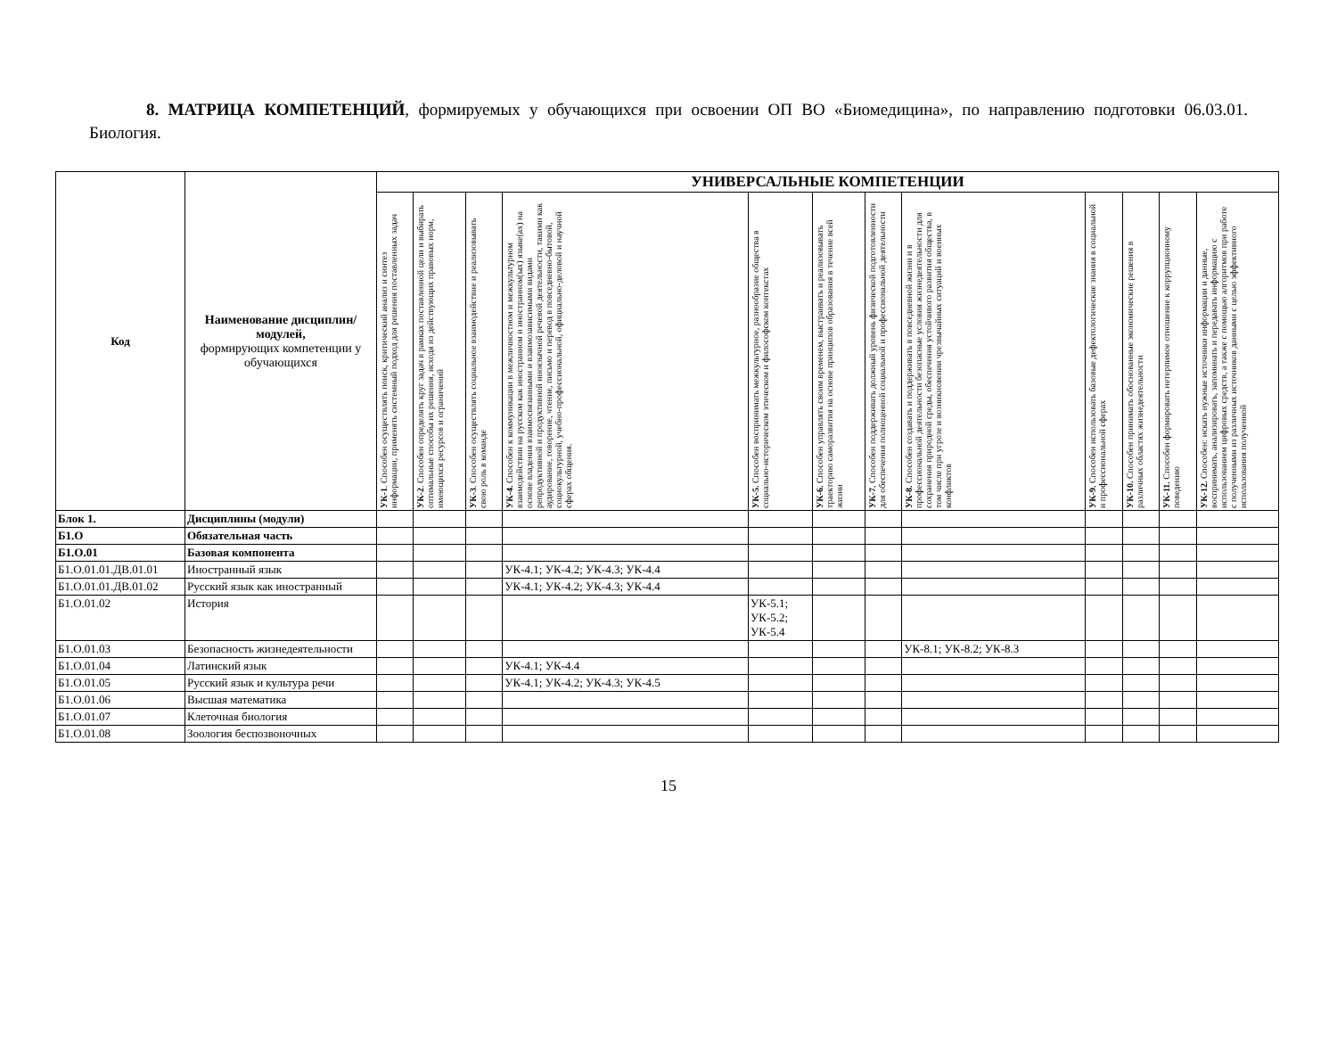8. МАТРИЦА КОМПЕТЕНЦИЙ, формируемых у обучающихся при освоении ОП ВО «Биомедицина», по направлению подготовки 06.03.01. Биология.
| Код | Наименование дисциплин/модулей, формирующих компетенции у обучающихся | УНИВЕРСАЛЬНЫЕ КОМПЕТЕНЦИИ | | | | | | | | | | | |
| --- | --- | --- | --- | --- | --- | --- | --- | --- | --- | --- | --- | --- | --- |
| | | УК-1 . Способен осуществлять поиск, критический анализ и синтез информации, применять системный подход для решения поставленных задач | УК-2 . Способен определять круг задач в рамках поставленной цели и выбирать оптимальные способы их решения, исходя из действующих правовых норм, имеющихся ресурсов и ограничений | УК-3 . Способен осуществлять социальное взаимодействие и реализовывать свою роль в команде | УК-4. Способен к коммуникации в межличностном и межкультурном взаимодействии на русском как иностранном и иностранном(ых) языке(ах) на основе владения взаимосвязанными и взаимозависимыми видами репродуктивной и продуктивной иноязычной речевой деятельности, такими как аудирование, говорение, чтение, письмо и перевод в повседневно-бытовой, социокультурной, учебно-профессиональной, официально-деловой и научной сферах общения. | УК-5. Способен воспринимать межкультурное, разнообразие общества в социально-историческом этическом и философском контекстах | УК-6. Способен управлять своим временем, выстраивать и реализовывать траекторию саморазвития на основе принципов образования в течение всей жизни | УК-7. Способен поддерживать должный уровень физической подготовленности для обеспечения полноценной социальной и профессиональной деятельности | УК-8. Способен создавать и поддерживать в повседневной жизни и в профессиональной деятельности безопасные условия жизнедеятельности для сохранения природной среды, обеспечения устойчивого развития общества, в том числе при угрозе и возникновении чрезвычайных ситуаций и военных конфликтов | УК-9. Способен использовать базовые дефектологические знания в социальной и профессиональной сферах | УК-10. Способен принимать обоснованные экономические решения в различных областях жизнедеятельности | УК-11. Способен формировать нетерпимое отношение к коррупционному поведению | УК-12. Способен: искать нужные источники информации и данные, воспринимать, анализировать, запоминать и передавать информацию с использованием цифровых средств, а также с помощью алгоритмов при работе с полученными из различных источников данными с целью эффективного использования полученной |
| Блок 1. | Дисциплины (модули) | | | | | | | | | | | | |
| Б1.О | Обязательная часть | | | | | | | | | | | | |
| Б1.О.01 | Базовая компонента | | | | | | | | | | | | |
| Б1.О.01.01.ДВ.01.01 | Иностранный язык | | | | УК-4.1; УК-4.2; УК-4.3; УК-4.4 | | | | | | | | |
| Б1.О.01.01.ДВ.01.02 | Русский язык как иностранный | | | | УК-4.1; УК-4.2; УК-4.3; УК-4.4 | | | | | | | | |
| Б1.О.01.02 | История | | | | | УК-5.1; УК-5.2; УК-5.4 | | | | | | | |
| Б1.О.01.03 | Безопасность жизнедеятельности | | | | | | | | УК-8.1; УК-8.2; УК-8.3 | | | | |
| Б1.О.01.04 | Латинский язык | | | | УК-4.1; УК-4.4 | | | | | | | | |
| Б1.О.01.05 | Русский язык и культура речи | | | | УК-4.1; УК-4.2; УК-4.3; УК-4.5 | | | | | | | | |
| Б1.О.01.06 | Высшая математика | | | | | | | | | | | | |
| Б1.О.01.07 | Клеточная биология | | | | | | | | | | | | |
| Б1.О.01.08 | Зоология беспозвоночных | | | | | | | | | | | | |
15